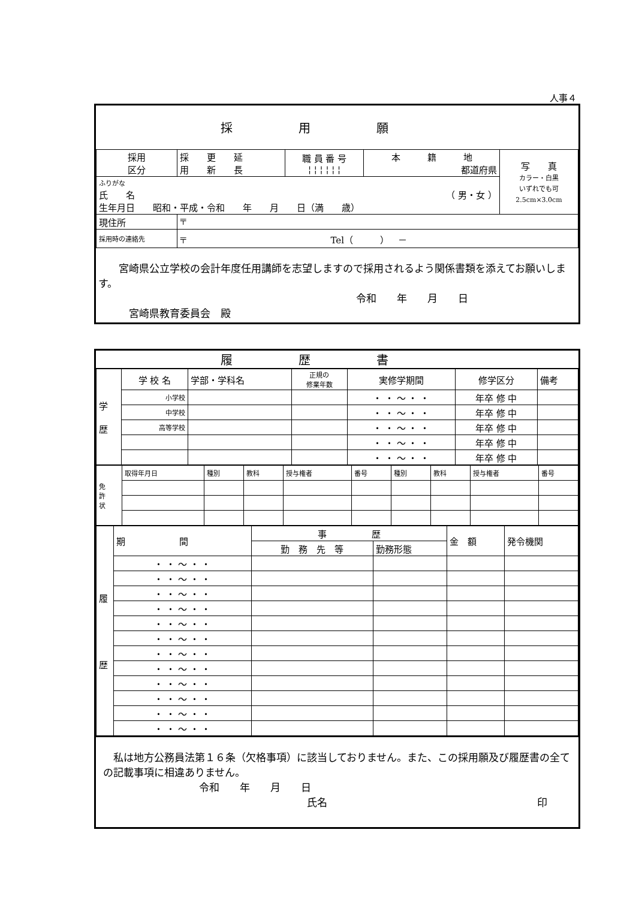人事４
採用願
| 採用 区分 | 採 更 延 用 新 長 | 職 員 番 号 ¦ ¦ ¦ ¦ ¦ ¦ | 本 籍 地 都道府県 | 写 真 カラー・白黒 いずれでも可 2.5cm×3.0cm |
| ふりがな 氏 名 （ 男・女 ） 生年月日 昭和・平成・令和 年 月 日（満 歳） | | | | |
| 現住所 | 〒 | | | |
| 採用時の連絡先 | 〒 Tel（ ） － | | | |
　　宮崎県公立学校の会計年度任用講師を志望しますので採用されるよう関係書類を添えてお願いします。
令和　　年　　月　　日
　　　宮崎県教育委員会　殿
履歴書
| 学 歴 | 学 校 名 | 学部・学科名 | 正規の 修業年数 | 実修学期間 | 修学区分 | 備考 |
| | 小学校 | | | ・ ・ ～ ・ ・ | 年卒 修 中 | |
| | 中学校 | | | ・ ・ ～ ・ ・ | 年卒 修 中 | |
| | 高等学校 | | | ・ ・ ～ ・ ・ | 年卒 修 中 | |
| | | | | ・ ・ ～ ・ ・ | 年卒 修 中 | |
| | | | | ・ ・ ～ ・ ・ | 年卒 修 中 | |
| 免 許 状 | 取得年月日 | 種別 | 教科 | 授与権者 | 番号 | 種別 | 教科 | 授与権者 | 番号 |
| 履 歴 | 期 間 | 事 歴 | | 金 額 | 発令機関 |
| | | 勤 務 先 等 | 勤務形態 | | |
| | ・ ・ ～ ・ ・ | | | | |
| | ・ ・ ～ ・ ・ | | | | |
| | ・ ・ ～ ・ ・ | | | | |
| | ・ ・ ～ ・ ・ | | | | |
| | ・ ・ ～ ・ ・ | | | | |
| | ・ ・ ～ ・ ・ | | | | |
| | ・ ・ ～ ・ ・ | | | | |
| | ・ ・ ～ ・ ・ | | | | |
| | ・ ・ ～ ・ ・ | | | | |
| | ・ ・ ～ ・ ・ | | | | |
| | ・ ・ ～ ・ ・ | | | | |
| | ・ ・ ～ ・ ・ | | | | |
　私は地方公務員法第１６条（欠格事項）に該当しておりません。また、この採用願及び履歴書の全ての記載事項に相違ありません。
令和　　年　　月　　日
氏名 印